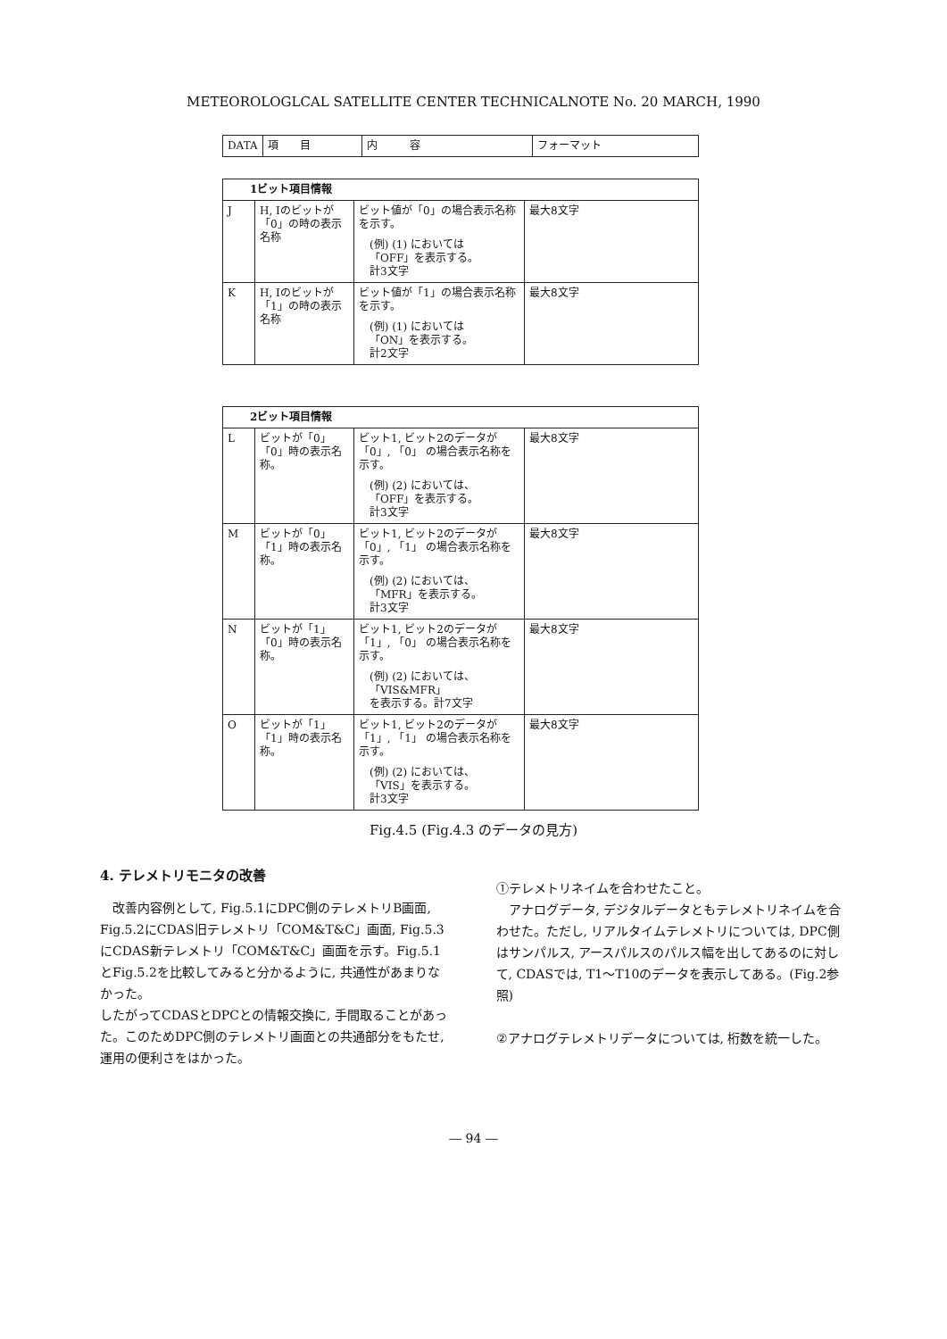METEOROLOGLCAL SATELLITE CENTER TECHNICALNOTE No. 20 MARCH, 1990
| DATA | 項 目 | 内 容 | フォーマット |
| --- | --- | --- | --- |
| 1ビット項目情報 | | | |
| J | H, Iのビットが「0」の時の表示名称 | ビット値が「0」の場合表示名称を示す。 (例) (1) においては 「OFF」を表示する。 計3文字 | 最大8文字 |
| K | H, Iのビットが「1」の時の表示名称 | ビット値が「1」の場合表示名称を示す。 (例) (1) においては 「ON」を表示する。 計2文字 | 最大8文字 |
| 2ビット項目情報 | | | |
| L | ビットが「0」「0」時の表示名称。 | ビット1, ビット2のデータが「0」, 「0」 の場合表示名称を示す。 (例) (2) においては、 「OFF」を表示する。 計3文字 | 最大8文字 |
| M | ビットが「0」「1」時の表示名称。 | ビット1, ビット2のデータが「0」, 「1」 の場合表示名称を示す。 (例) (2) においては、 「MFR」を表示する。 計3文字 | 最大8文字 |
| N | ビットが「1」「0」時の表示名称。 | ビット1, ビット2のデータが「1」, 「0」 の場合表示名称を示す。 (例) (2) においては、 「VIS&MFR」 を表示する。計7文字 | 最大8文字 |
| O | ビットが「1」「1」時の表示名称。 | ビット1, ビット2のデータが「1」, 「1」 の場合表示名称を示す。 (例) (2) においては、 「VIS」を表示する。 計3文字 | 最大8文字 |
Fig.4.5 (Fig.4.3 のデータの見方)
4. テレメトリモニタの改善
　改善内容例として, Fig.5.1にDPC側のテレメトリB画面, Fig.5.2にCDAS旧テレメトリ「COM&T&C」画面, Fig.5.3にCDAS新テレメトリ「COM&T&C」画面を示す。Fig.5.1とFig.5.2を比較してみると分かるように, 共通性があまりなかった。
したがってCDASとDPCとの情報交換に, 手間取ることがあった。このためDPC側のテレメトリ画面との共通部分をもたせ, 運用の便利さをはかった。
①テレメトリネイムを合わせたこと。
　アナログデータ, デジタルデータともテレメトリネイムを合わせた。ただし, リアルタイムテレメトリについては, DPC側はサンパルス, アースパルスのパルス幅を出してあるのに対して, CDASでは, T1～T10のデータを表示してある。(Fig.2参照)
②アナログテレメトリデータについては, 桁数を統一した。
― 94 ―